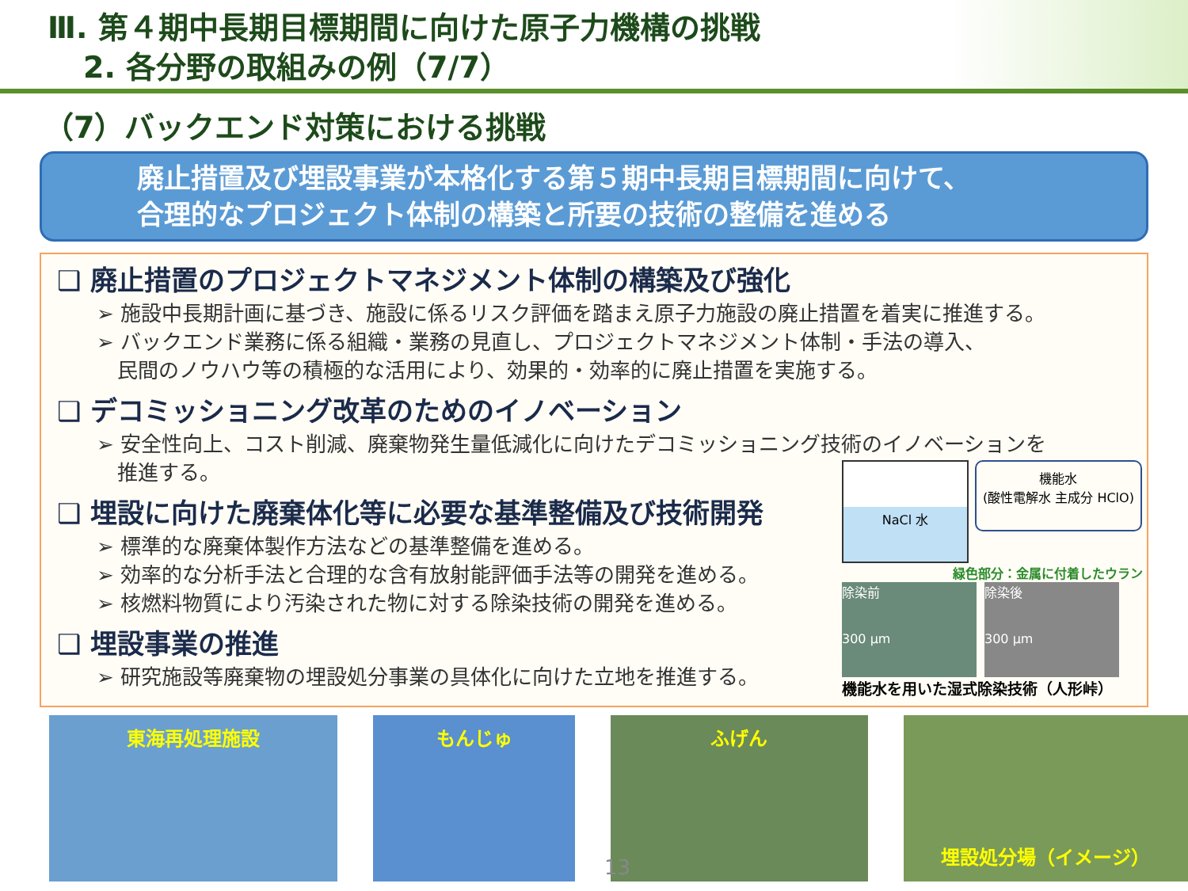Ⅲ. 第４期中長期目標期間に向けた原子力機構の挑戦
2. 各分野の取組みの例（7/7）
（7）バックエンド対策における挑戦
廃止措置及び埋設事業が本格化する第５期中長期目標期間に向けて、
合理的なプロジェクト体制の構築と所要の技術の整備を進める
❑ 廃止措置のプロジェクトマネジメント体制の構築及び強化
➢ 施設中長期計画に基づき、施設に係るリスク評価を踏まえ原子力施設の廃止措置を着実に推進する。
➢ バックエンド業務に係る組織・業務の見直し、プロジェクトマネジメント体制・手法の導入、
　民間のノウハウ等の積極的な活用により、効果的・効率的に廃止措置を実施する。
❑ デコミッショニング改革のためのイノベーション
➢ 安全性向上、コスト削減、廃棄物発生量低減化に向けたデコミッショニング技術のイノベーションを
　推進する。
❑ 埋設に向けた廃棄体化等に必要な基準整備及び技術開発
➢ 標準的な廃棄体製作方法などの基準整備を進める。
➢ 効率的な分析手法と合理的な含有放射能評価手法等の開発を進める。
➢ 核燃料物質により汚染された物に対する除染技術の開発を進める。
❑ 埋設事業の推進
➢ 研究施設等廃棄物の埋設処分事業の具体化に向けた立地を推進する。
NaCl 水
機能水
(酸性電解水 主成分 HClO)
緑色部分：金属に付着したウラン
除染前
300 µm
除染後
300 µm
機能水を用いた湿式除染技術（人形峠）
東海再処理施設 もんじゅ ふげん
埋設処分場（イメージ）
13